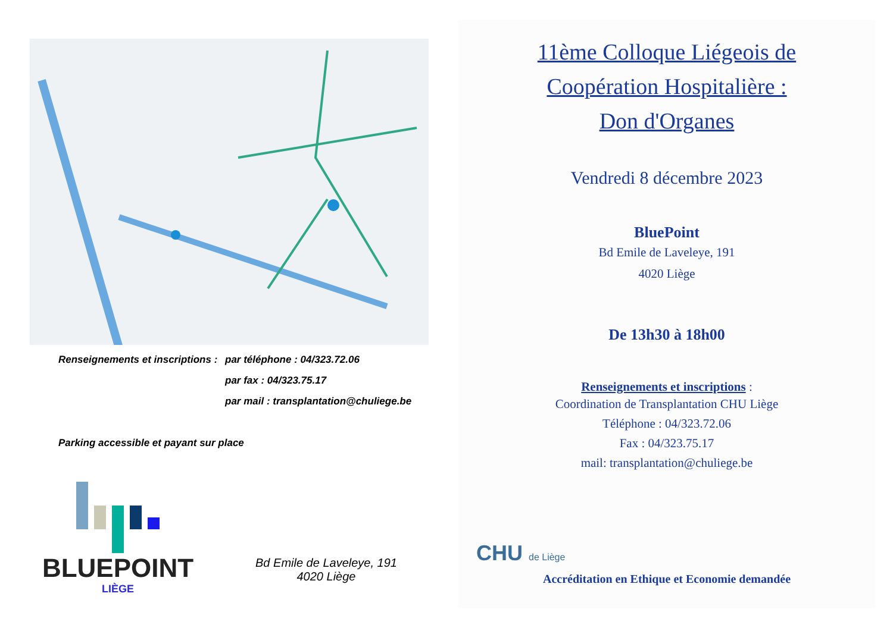Renseignements et inscriptions : par téléphone : 04/323.72.06
par fax : 04/323.75.17
par mail : transplantation@chuliege.be
Parking accessible et payant sur place
BLUEPOINT
LIÈGE
Bd Emile de Laveleye, 191
4020 Liège
11ème Colloque Liégeois de
Coopération Hospitalière :
Don d'Organes
Vendredi 8 décembre 2023
BluePoint
Bd Emile de Laveleye, 191
4020 Liège
De 13h30 à 18h00
Renseignements et inscriptions :
Coordination de Transplantation CHU Liège
Téléphone : 04/323.72.06
Fax : 04/323.75.17
mail: transplantation@chuliege.be
CHU de Liège
Accréditation en Ethique et Economie demandée